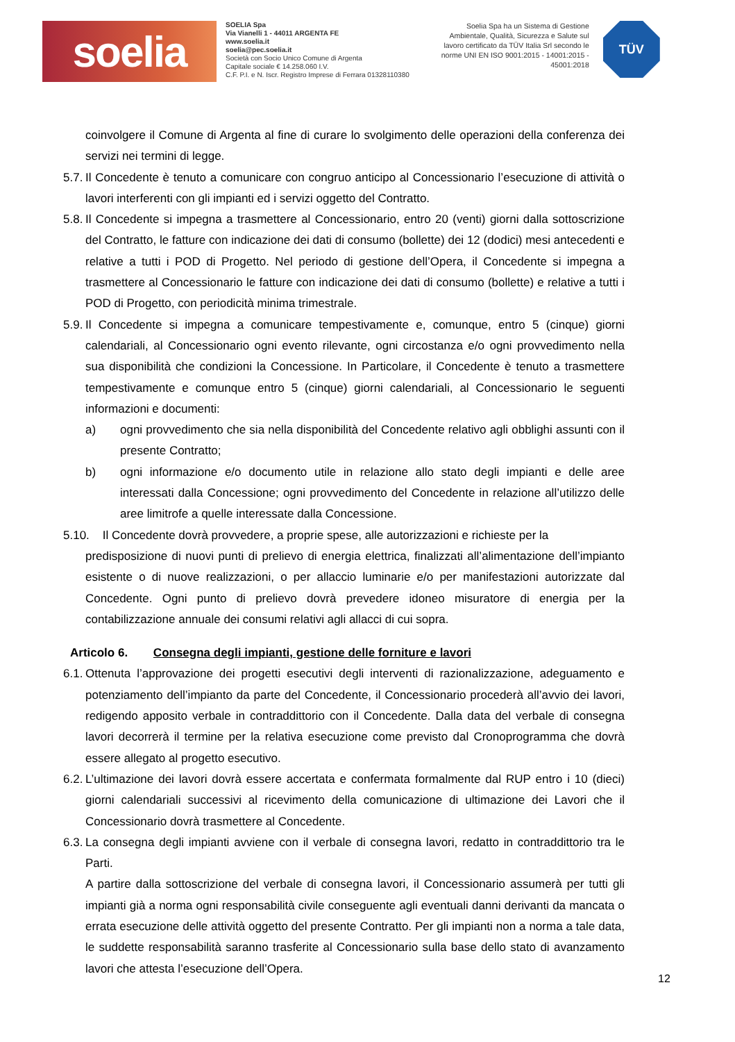soelia
SOELIA Spa
Via Vianelli 1 - 44011 ARGENTA FE
www.soelia.it
soelia@pec.soelia.it
Società con Socio Unico Comune di Argenta
Capitale sociale € 14.258.060 I.V.
C.F. P.I. e N. Iscr. Registro Imprese di Ferrara 01328110380
Soelia Spa ha un Sistema di Gestione Ambientale, Qualità, Sicurezza e Salute sul lavoro certificato da TÜV Italia Srl secondo le norme UNI EN ISO 9001:2015 - 14001:2015 - 45001:2018
TÜV
coinvolgere il Comune di Argenta al fine di curare lo svolgimento delle operazioni della conferenza dei servizi nei termini di legge.
5.7. Il Concedente è tenuto a comunicare con congruo anticipo al Concessionario l’esecuzione di attività o lavori interferenti con gli impianti ed i servizi oggetto del Contratto.
5.8. Il Concedente si impegna a trasmettere al Concessionario, entro 20 (venti) giorni dalla sottoscrizione del Contratto, le fatture con indicazione dei dati di consumo (bollette) dei 12 (dodici) mesi antecedenti e relative a tutti i POD di Progetto. Nel periodo di gestione dell’Opera, il Concedente si impegna a trasmettere al Concessionario le fatture con indicazione dei dati di consumo (bollette) e relative a tutti i POD di Progetto, con periodicità minima trimestrale.
5.9. Il Concedente si impegna a comunicare tempestivamente e, comunque, entro 5 (cinque) giorni calendariali, al Concessionario ogni evento rilevante, ogni circostanza e/o ogni provvedimento nella sua disponibilità che condizioni la Concessione. In Particolare, il Concedente è tenuto a trasmettere tempestivamente e comunque entro 5 (cinque) giorni calendariali, al Concessionario le seguenti informazioni e documenti:
a) ogni provvedimento che sia nella disponibilità del Concedente relativo agli obblighi assunti con il presente Contratto;
b) ogni informazione e/o documento utile in relazione allo stato degli impianti e delle aree interessati dalla Concessione; ogni provvedimento del Concedente in relazione all’utilizzo delle aree limitrofe a quelle interessate dalla Concessione.
5.10. Il Concedente dovrà provvedere, a proprie spese, alle autorizzazioni e richieste per la
predisposizione di nuovi punti di prelievo di energia elettrica, finalizzati all’alimentazione dell’impianto esistente o di nuove realizzazioni, o per allaccio luminarie e/o per manifestazioni autorizzate dal Concedente. Ogni punto di prelievo dovrà prevedere idoneo misuratore di energia per la contabilizzazione annuale dei consumi relativi agli allacci di cui sopra.
Articolo 6. Consegna degli impianti, gestione delle forniture e lavori
6.1. Ottenuta l’approvazione dei progetti esecutivi degli interventi di razionalizzazione, adeguamento e potenziamento dell’impianto da parte del Concedente, il Concessionario procederà all’avvio dei lavori, redigendo apposito verbale in contraddittorio con il Concedente. Dalla data del verbale di consegna lavori decorrerà il termine per la relativa esecuzione come previsto dal Cronoprogramma che dovrà essere allegato al progetto esecutivo.
6.2. L’ultimazione dei lavori dovrà essere accertata e confermata formalmente dal RUP entro i 10 (dieci) giorni calendariali successivi al ricevimento della comunicazione di ultimazione dei Lavori che il Concessionario dovrà trasmettere al Concedente.
6.3. La consegna degli impianti avviene con il verbale di consegna lavori, redatto in contraddittorio tra le Parti.
A partire dalla sottoscrizione del verbale di consegna lavori, il Concessionario assumerà per tutti gli impianti già a norma ogni responsabilità civile conseguente agli eventuali danni derivanti da mancata o errata esecuzione delle attività oggetto del presente Contratto. Per gli impianti non a norma a tale data, le suddette responsabilità saranno trasferite al Concessionario sulla base dello stato di avanzamento lavori che attesta l’esecuzione dell’Opera.
12